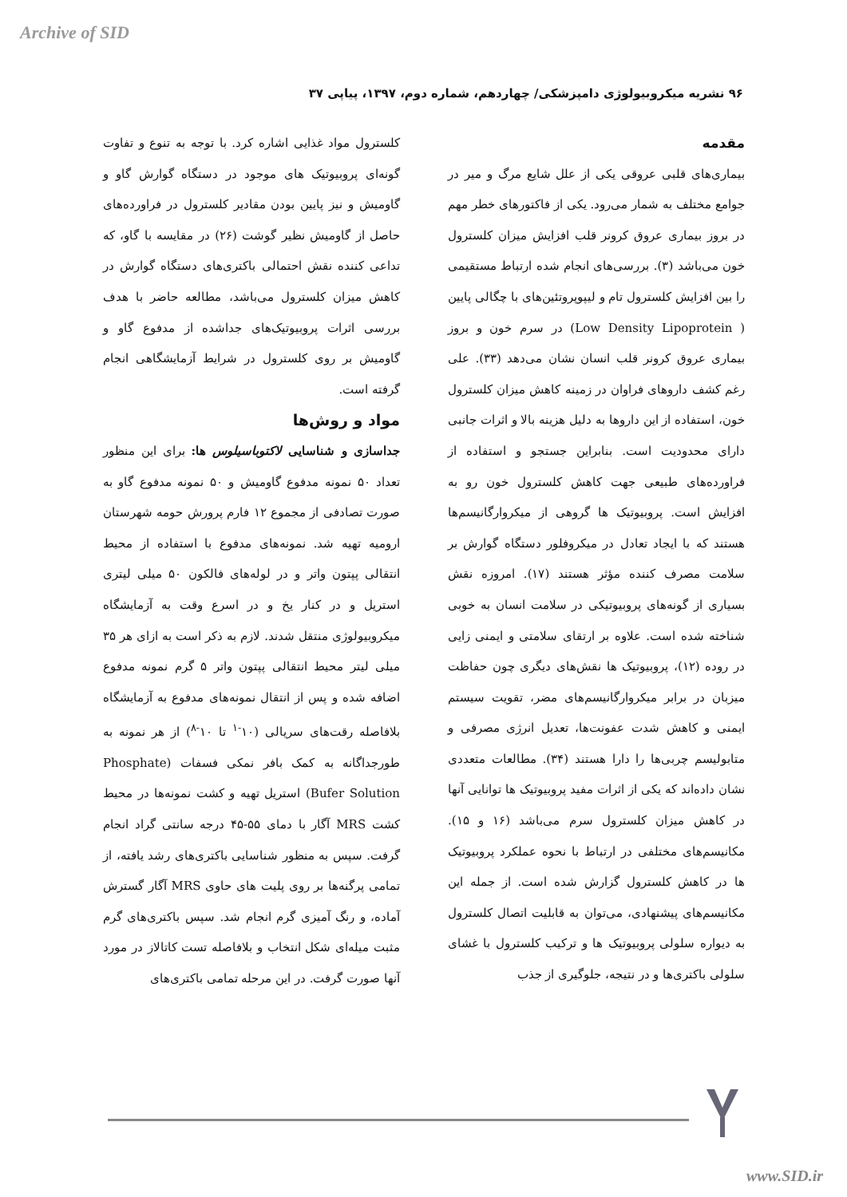Archive of SID
۹۶ نشریه میکروبیولوژی دامپزشکی/ چهاردهم، شماره دوم، ۱۳۹۷، پیاپی ۳۷
مقدمه
بیماری‌های قلبی عروقی یکی از علل شایع مرگ و میر در جوامع مختلف به شمار می‌رود. یکی از فاکتورهای خطر مهم در بروز بیماری عروق کرونر قلب افزایش میزان کلسترول خون می‌باشد (۳). بررسی‌های انجام شده ارتباط مستقیمی را بین افزایش کلسترول تام و لیپوپروتئین‌های با چگالی پایین ( Low Density Lipoprotein) در سرم خون و بروز بیماری عروق کرونر قلب انسان نشان می‌دهد (۳۳). علی رغم کشف داروهای فراوان در زمینه کاهش میزان کلسترول خون، استفاده از این داروها به دلیل هزینه بالا و اثرات جانبی دارای محدودیت است. بنابراین جستجو و استفاده از فراورده‌های طبیعی جهت کاهش کلسترول خون رو به افزایش است. پروبیوتیک ها گروهی از میکروارگانیسم‌ها هستند که با ایجاد تعادل در میکروفلور دستگاه گوارش بر سلامت مصرف کننده مؤثر هستند (۱۷). امروزه نقش بسیاری از گونه‌های پروبیوتیکی در سلامت انسان به خوبی شناخته شده است. علاوه بر ارتقای سلامتی و ایمنی زایی در روده (۱۲)، پروبیوتیک ها نقش‌های دیگری چون حفاظت میزبان در برابر میکروارگانیسم‌های مضر، تقویت سیستم ایمنی و کاهش شدت عفونت‌ها، تعدیل انرژی مصرفی و متابولیسم چربی‌ها را دارا هستند (۳۴). مطالعات متعددی نشان داده‌اند که یکی از اثرات مفید پروبیوتیک ها توانایی آنها در کاهش میزان کلسترول سرم می‌باشد (۱۶ و ۱۵). مکانیسم‌های مختلفی در ارتباط با نحوه عملکرد پروبیوتیک ها در کاهش کلسترول گزارش شده است. از جمله این مکانیسم‌های پیشنهادی، می‌توان به قابلیت اتصال کلسترول به دیواره سلولی پروبیوتیک ها و ترکیب کلسترول با غشای سلولی باکتری‌ها و در نتیجه، جلوگیری از جذب
کلسترول مواد غذایی اشاره کرد. با توجه به تنوع و تفاوت گونه‌ای پروبیوتیک های موجود در دستگاه گوارش گاو و گاومیش و نیز پایین بودن مقادیر کلسترول در فراورده‌های حاصل از گاومیش نظیر گوشت (۲۶) در مقایسه با گاو، که تداعی کننده نقش احتمالی باکتری‌های دستگاه گوارش در کاهش میزان کلسترول می‌باشد، مطالعه حاضر با هدف بررسی اثرات پروبیوتیک‌های جداشده از مدفوع گاو و گاومیش بر روی کلسترول در شرایط آزمایشگاهی انجام گرفته است.
مواد و روش‌ها
جداسازی و شناسایی لاکتوباسیلوس ها: برای این منظور تعداد ۵۰ نمونه مدفوع گاومیش و ۵۰ نمونه مدفوع گاو به صورت تصادفی از مجموع ۱۲ فارم پرورش حومه شهرستان ارومیه تهیه شد. نمونه‌های مدفوع با استفاده از محیط انتقالی پپتون واتر و در لوله‌های فالکون ۵۰ میلی لیتری استریل و در کنار یخ و در اسرع وقت به آزمایشگاه میکروبیولوژی منتقل شدند. لازم به ذکر است به ازای هر ۳۵ میلی لیتر محیط انتقالی پپتون واتر ۵ گرم نمونه مدفوع اضافه شده و پس از انتقال نمونه‌های مدفوع به آزمایشگاه بلافاصله رقت‌های سریالی (۱۰<sup>-۱</sup> تا ۱۰<sup>-۸</sup>) از هر نمونه به طورجداگانه به کمک بافر نمکی فسفات (Phosphate Bufer Solution) استریل تهیه و کشت نمونه‌ها در محیط کشت MRS آگار با دمای ۵۵-۴۵ درجه سانتی گراد انجام گرفت. سپس به منظور شناسایی باکتری‌های رشد یافته، از تمامی پرگنه‌ها بر روی پلیت های حاوی MRS آگار گسترش آماده، و رنگ آمیزی گرم انجام شد. سپس باکتری‌های گرم مثبت میله‌ای شکل انتخاب و بلافاصله تست کاتالاز در مورد آنها صورت گرفت. در این مرحله تمامی باکتری‌های
www.SID.ir